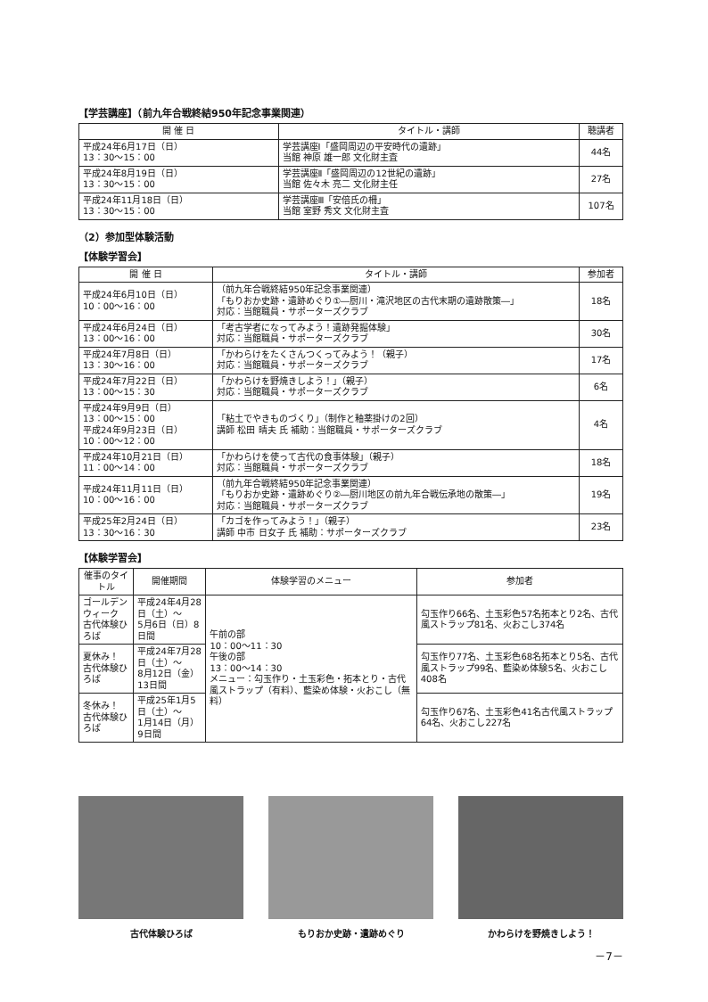【学芸講座】（前九年合戦終結950年記念事業関連）
| 開 催 日 | タイトル・講師 | 聴講者 |
| --- | --- | --- |
| 平成24年6月17日（日） 13：30～15：00 | 学芸講座Ⅰ「盛岡周辺の平安時代の遺跡」 当館 神原 雄一郎 文化財主査 | 44名 |
| 平成24年8月19日（日） 13：30～15：00 | 学芸講座Ⅱ「盛岡周辺の12世紀の遺跡」 当館 佐々木 亮二 文化財主任 | 27名 |
| 平成24年11月18日（日） 13：30～15：00 | 学芸講座Ⅲ「安倍氏の柵」 当館 室野 秀文 文化財主査 | 107名 |
（2）参加型体験活動
【体験学習会】
| 開 催 日 | タイトル・講師 | 参加者 |
| --- | --- | --- |
| 平成24年6月10日（日） 10：00～16：00 | （前九年合戦終結950年記念事業関連） 「もりおか史跡・遺跡めぐり①―厨川・滝沢地区の古代末期の遺跡散策―」 対応：当館職員・サポーターズクラブ | 18名 |
| 平成24年6月24日（日） 13：00～16：00 | 「考古学者になってみよう！遺跡発掘体験」 対応：当館職員・サポーターズクラブ | 30名 |
| 平成24年7月8日（日） 13：30～16：00 | 「かわらけをたくさんつくってみよう！（親子） 対応：当館職員・サポーターズクラブ | 17名 |
| 平成24年7月22日（日） 13：00～15：30 | 「かわらけを野焼きしよう！」（親子） 対応：当館職員・サポーターズクラブ | 6名 |
| 平成24年9月9日（日） 13：00～15：00 平成24年9月23日（日） 10：00～12：00 | 「粘土でやきものづくり」（制作と釉薬掛けの2回） 講師 松田 晴夫 氏 補助：当館職員・サポーターズクラブ | 4名 |
| 平成24年10月21日（日） 11：00～14：00 | 「かわらけを使って古代の食事体験」（親子） 対応：当館職員・サポーターズクラブ | 18名 |
| 平成24年11月11日（日） 10：00～16：00 | （前九年合戦終結950年記念事業関連） 「もりおか史跡・遺跡めぐり②―厨川地区の前九年合戦伝承地の散策―」 対応：当館職員・サポーターズクラブ | 19名 |
| 平成25年2月24日（日） 13：30～16：30 | 「カゴを作ってみよう！」（親子） 講師 中市 日女子 氏 補助：サポーターズクラブ | 23名 |
【体験学習会】
| 催事のタイトル | 開催期間 | 体験学習のメニュー | 参加者 |
| --- | --- | --- | --- |
| ゴールデンウィーク 古代体験ひろば | 平成24年4月28日（土）～ 5月6日（日）8日間 | 午前の部 10：00～11：30 午後の部 13：00～14：30 メニュー：勾玉作り・土玉彩色・拓本とり・古代風ストラップ（有料）、藍染め体験・火おこし（無料） | 勾玉作り66名、土玉彩色57名拓本とり2名、古代風ストラップ81名、火おこし374名 |
| 夏休み！ 古代体験ひろば | 平成24年7月28日（土）～ 8月12日（金）13日間 | | 勾玉作り77名、土玉彩色68名拓本とり5名、古代風ストラップ99名、藍染め体験5名、火おこし408名 |
| 冬休み！ 古代体験ひろば | 平成25年1月5日（土）～ 1月14日（月）9日間 | | 勾玉作り67名、土玉彩色41名古代風ストラップ64名、火おこし227名 |
古代体験ひろば もりおか史跡・遺跡めぐり かわらけを野焼きしよう！
－7－